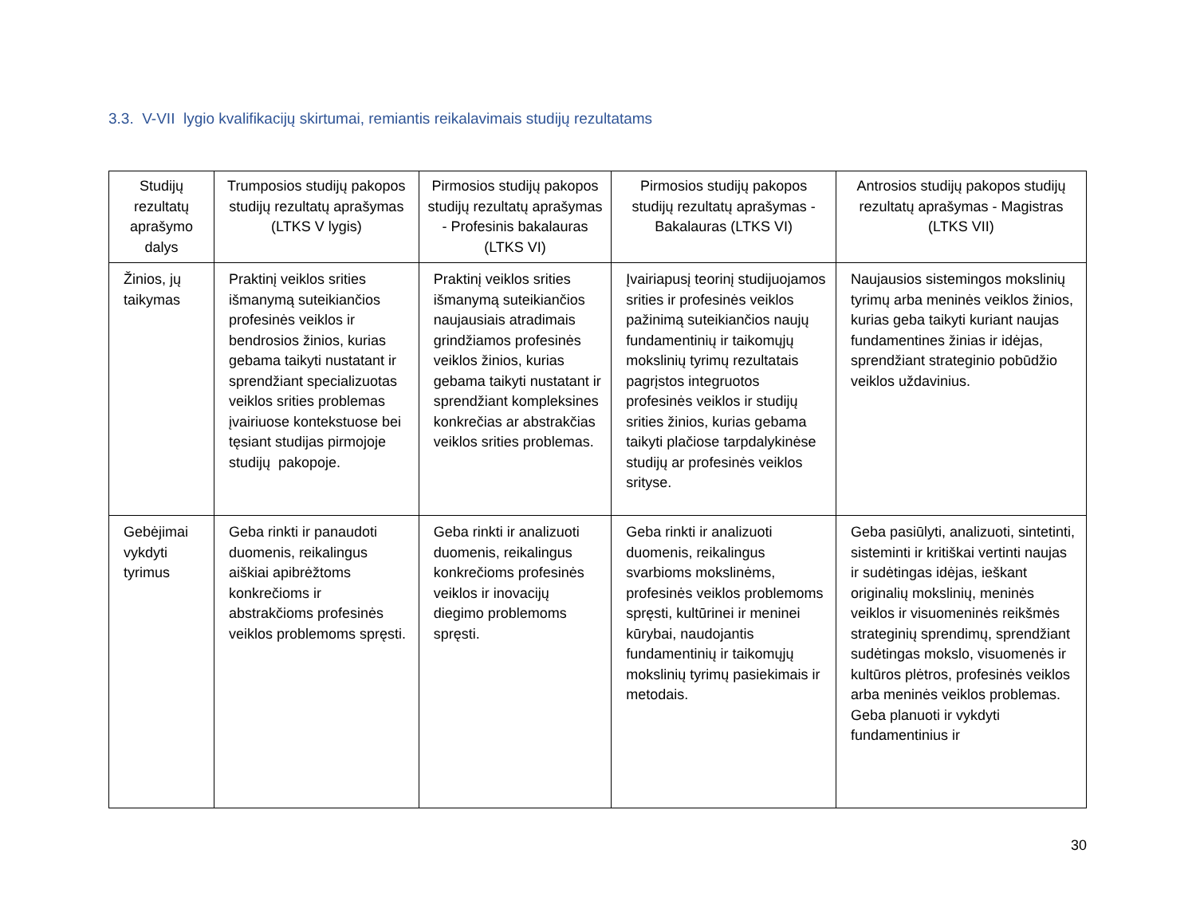3.3. V-VII lygio kvalifikacijų skirtumai, remiantis reikalavimais studijų rezultatams
| Studijų rezultatų aprašymo dalys | Trumposios studijų pakopos studijų rezultatų aprašymas (LTKS V lygis) | Pirmosios studijų pakopos studijų rezultatų aprašymas - Profesinis bakalauras (LTKS VI) | Pirmosios studijų pakopos studijų rezultatų aprašymas - Bakalauras (LTKS VI) | Antrosios studijų pakopos studijų rezultatų aprašymas - Magistras (LTKS VII) |
| --- | --- | --- | --- | --- |
| Žinios, jų taikymas | Praktinį veiklos srities išmanymą suteikiančios profesinės veiklos ir bendrosios žinios, kurias gebama taikyti nustatant ir sprendžiant specializuotas veiklos srities problemas įvairiuose kontekstuose bei tęsiant studijas pirmojoje studijų pakopoje. | Praktinį veiklos srities išmanymą suteikiančios naujausiais atradimais grindžiamos profesinės veiklos žinios, kurias gebama taikyti nustatant ir sprendžiant kompleksines konkrečias ar abstrakčias veiklos srities problemas. | Įvairiapusį teorinį studijuojamos srities ir profesinės veiklos pažinimą suteikiančios naujų fundamentinių ir taikomųjų mokslinių tyrimų rezultatais pagrįstos integruotos profesinės veiklos ir studijų srities žinios, kurias gebama taikyti plačiose tarpdalykinėse studijų ar profesinės veiklos srityse. | Naujausios sistemingos mokslinių tyrimų arba meninės veiklos žinios, kurias geba taikyti kuriant naujas fundamentines žinias ir idėjas, sprendžiant strateginio pobūdžio veiklos uždavinius. |
| Gebėjimai vykdyti tyrimus | Geba rinkti ir panaudoti duomenis, reikalingus aiškiai apibrėžtoms konkrečioms ir abstrakčioms profesinės veiklos problemoms spręsti. | Geba rinkti ir analizuoti duomenis, reikalingus konkrečioms profesinės veiklos ir inovacijų diegimo problemoms spręsti. | Geba rinkti ir analizuoti duomenis, reikalingus svarbioms mokslinėms, profesinės veiklos problemoms spręsti, kultūrinei ir meninei kūrybai, naudojantis fundamentinių ir taikomųjų mokslinių tyrimų pasiekimais ir metodais. | Geba pasiūlyti, analizuoti, sintetinti, sisteminti ir kritiškai vertinti naujas ir sudėtingas idėjas, ieškant originalių mokslinių, meninės veiklos ir visuomeninės reikšmės strateginių sprendimų, sprendžiant sudėtingas mokslo, visuomenės ir kultūros plėtros, profesinės veiklos arba meninės veiklos problemas. Geba planuoti ir vykdyti fundamentinius ir |
30